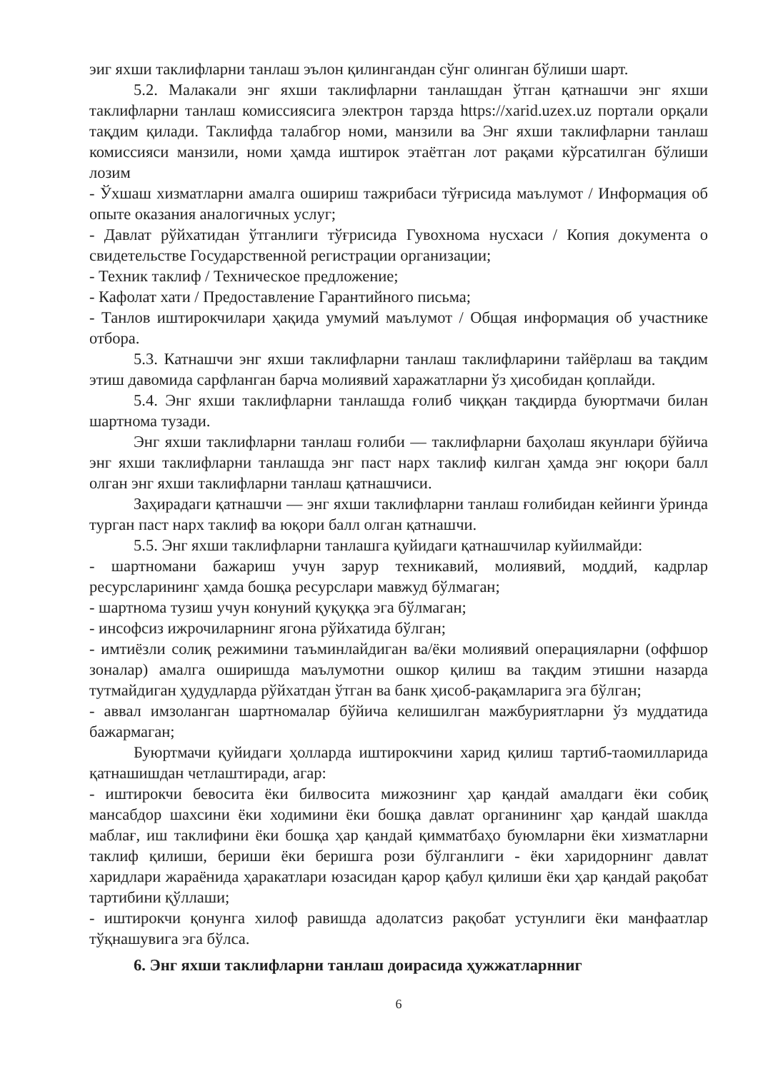эиг яхши таклифларни танлаш эълон қилингандан сўнг олинган бўлиши шарт.
5.2. Малакали энг яхши таклифларни танлашдан ўтган қатнашчи энг яхши таклифларни танлаш комиссиясига электрон тарзда https://xarid.uzex.uz портали орқали тақдим қилади. Таклифда талабгор номи, манзили ва Энг яхши таклифларни танлаш комиссияси манзили, номи ҳамда иштирок этаётган лот рақами кўрсатилган бўлиши лозим
- Ўхшаш хизматларни амалга ошириш тажрибаси тўғрисида маълумот / Информация об опыте оказания аналогичных услуг;
- Давлат рўйхатидан ўтганлиги тўғрисида Гувохнома нусхаси / Копия документа о свидетельстве Государственной регистрации организации;
- Техник таклиф / Техническое предложение;
- Кафолат хати / Предоставление Гарантийного письма;
- Танлов иштирокчилари ҳақида умумий маълумот / Общая информация об участнике отбора.
5.3. Катнашчи энг яхши таклифларни танлаш таклифларини тайёрлаш ва тақдим этиш давомида сарфланган барча молиявий харажатларни ўз ҳисобидан қоплайди.
5.4. Энг яхши таклифларни танлашда ғолиб чиққан тақдирда буюртмачи билан шартнома тузади.
Энг яхши таклифларни танлаш ғолиби — таклифларни баҳолаш якунлари бўйича энг яхши таклифларни танлашда энг паст нарх таклиф килган ҳамда энг юқори балл олган энг яхши таклифларни танлаш қатнашчиси.
Заҳирадаги қатнашчи — энг яхши таклифларни танлаш ғолибидан кейинги ўринда турган паст нарх таклиф ва юқори балл олган қатнашчи.
5.5. Энг яхши таклифларни танлашга қуйидаги қатнашчилар куйилмайди:
- шартномани бажариш учун зарур техникавий, молиявий, моддий, кадрлар ресурсларининг ҳамда бошқа ресурслари мавжуд бўлмаган;
- шартнома тузиш учун конуний қуқуққа эга бўлмаган;
- инсофсиз ижрочиларнинг ягона рўйхатида бўлган;
- имтиёзли солиқ режимини таъминлайдиган ва/ёки молиявий операцияларни (оффшор зоналар) амалга оширишда маълумотни ошкор қилиш ва тақдим этишни назарда тутмайдиган ҳудудларда рўйхатдан ўтган ва банк ҳисоб-рақамларига эга бўлган;
- аввал имзоланган шартномалар бўйича келишилган мажбуриятларни ўз муддатида бажармаган;
Буюртмачи қуйидаги ҳолларда иштирокчини харид қилиш тартиб-таомилларида қатнашишдан четлаштиради, агар:
- иштирокчи бевосита ёки билвосита мижознинг ҳар қандай амалдаги ёки собиқ мансабдор шахсини ёки ходимини ёки бошқа давлат органининг ҳар қандай шаклда маблағ, иш таклифини ёки бошқа ҳар қандай қимматбаҳо буюмларни ёки хизматларни таклиф қилиши, бериши ёки беришга рози бўлганлиги - ёки харидорнинг давлат харидлари жараёнида ҳаракатлари юзасидан қарор қабул қилиши ёки ҳар қандай рақобат тартибини қўллаши;
- иштирокчи қонунга хилоф равишда адолатсиз рақобат устунлиги ёки манфаатлар тўқнашувига эга бўлса.
6. Энг яхши таклифларни танлаш доирасида ҳужжатларнниг
6